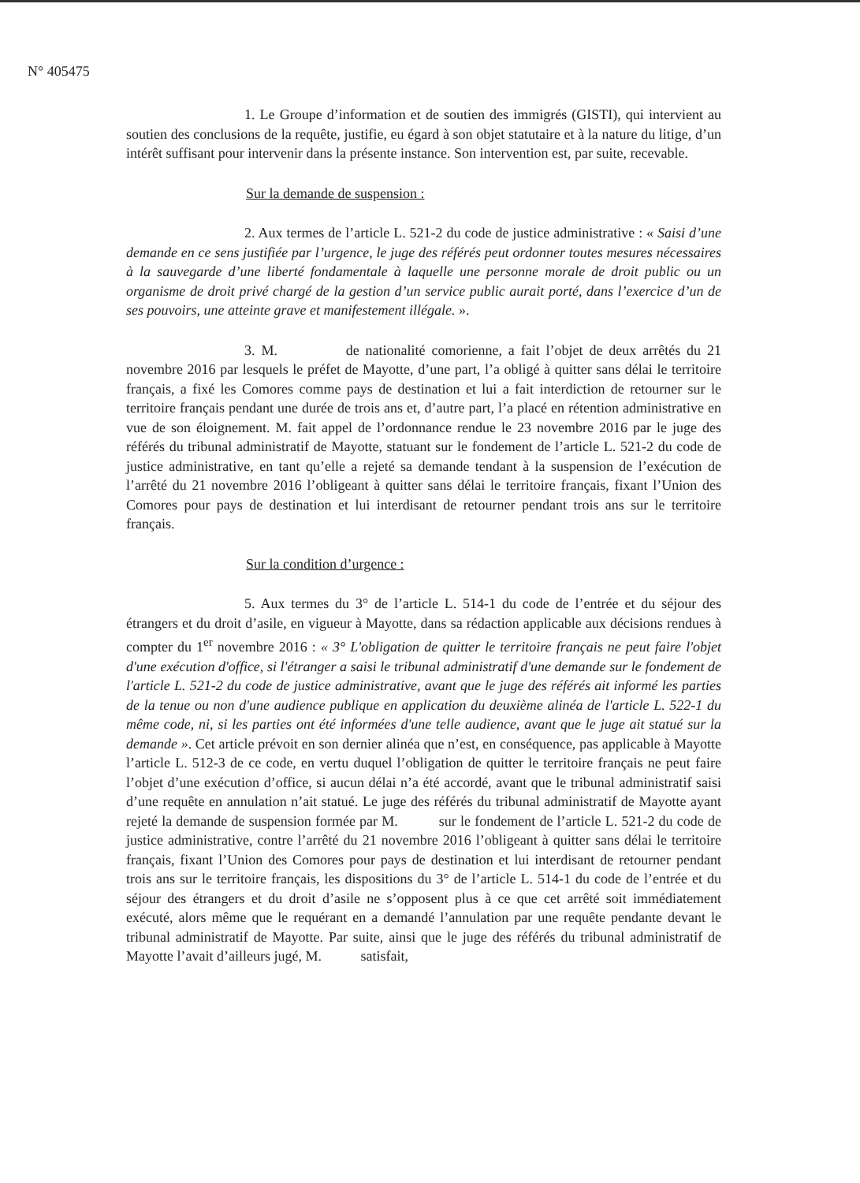N° 405475
1. Le Groupe d’information et de soutien des immigrés (GISTI), qui intervient au soutien des conclusions de la requête, justifie, eu égard à son objet statutaire et à la nature du litige, d’un intérêt suffisant pour intervenir dans la présente instance. Son intervention est, par suite, recevable.
Sur la demande de suspension :
2. Aux termes de l’article L. 521-2 du code de justice administrative : « Saisi d’une demande en ce sens justifiée par l’urgence, le juge des référés peut ordonner toutes mesures nécessaires à la sauvegarde d’une liberté fondamentale à laquelle une personne morale de droit public ou un organisme de droit privé chargé de la gestion d’un service public aurait porté, dans l’exercice d’un de ses pouvoirs, une atteinte grave et manifestement illégale. ».
3. M. de nationalité comorienne, a fait l’objet de deux arrêtés du 21 novembre 2016 par lesquels le préfet de Mayotte, d’une part, l’a obligé à quitter sans délai le territoire français, a fixé les Comores comme pays de destination et lui a fait interdiction de retourner sur le territoire français pendant une durée de trois ans et, d’autre part, l’a placé en rétention administrative en vue de son éloignement. M. fait appel de l’ordonnance rendue le 23 novembre 2016 par le juge des référés du tribunal administratif de Mayotte, statuant sur le fondement de l’article L. 521-2 du code de justice administrative, en tant qu’elle a rejeté sa demande tendant à la suspension de l’exécution de l’arrêté du 21 novembre 2016 l’obligeant à quitter sans délai le territoire français, fixant l’Union des Comores pour pays de destination et lui interdisant de retourner pendant trois ans sur le territoire français.
Sur la condition d’urgence :
5. Aux termes du 3° de l’article L. 514-1 du code de l’entrée et du séjour des étrangers et du droit d’asile, en vigueur à Mayotte, dans sa rédaction applicable aux décisions rendues à compter du 1<sup>er</sup> novembre 2016 : « 3° L'obligation de quitter le territoire français ne peut faire l'objet d'une exécution d'office, si l'étranger a saisi le tribunal administratif d'une demande sur le fondement de l'article L. 521-2 du code de justice administrative, avant que le juge des référés ait informé les parties de la tenue ou non d'une audience publique en application du deuxième alinéa de l'article L. 522-1 du même code, ni, si les parties ont été informées d'une telle audience, avant que le juge ait statué sur la demande ». Cet article prévoit en son dernier alinéa que n’est, en conséquence, pas applicable à Mayotte l’article L. 512-3 de ce code, en vertu duquel l’obligation de quitter le territoire français ne peut faire l’objet d’une exécution d’office, si aucun délai n’a été accordé, avant que le tribunal administratif saisi d’une requête en annulation n’ait statué. Le juge des référés du tribunal administratif de Mayotte ayant rejeté la demande de suspension formée par M. sur le fondement de l’article L. 521-2 du code de justice administrative, contre l’arrêté du 21 novembre 2016 l’obligeant à quitter sans délai le territoire français, fixant l’Union des Comores pour pays de destination et lui interdisant de retourner pendant trois ans sur le territoire français, les dispositions du 3° de l’article L. 514-1 du code de l’entrée et du séjour des étrangers et du droit d’asile ne s’opposent plus à ce que cet arrêté soit immédiatement exécuté, alors même que le requérant en a demandé l’annulation par une requête pendante devant le tribunal administratif de Mayotte. Par suite, ainsi que le juge des référés du tribunal administratif de Mayotte l’avait d’ailleurs jugé, M. satisfait,